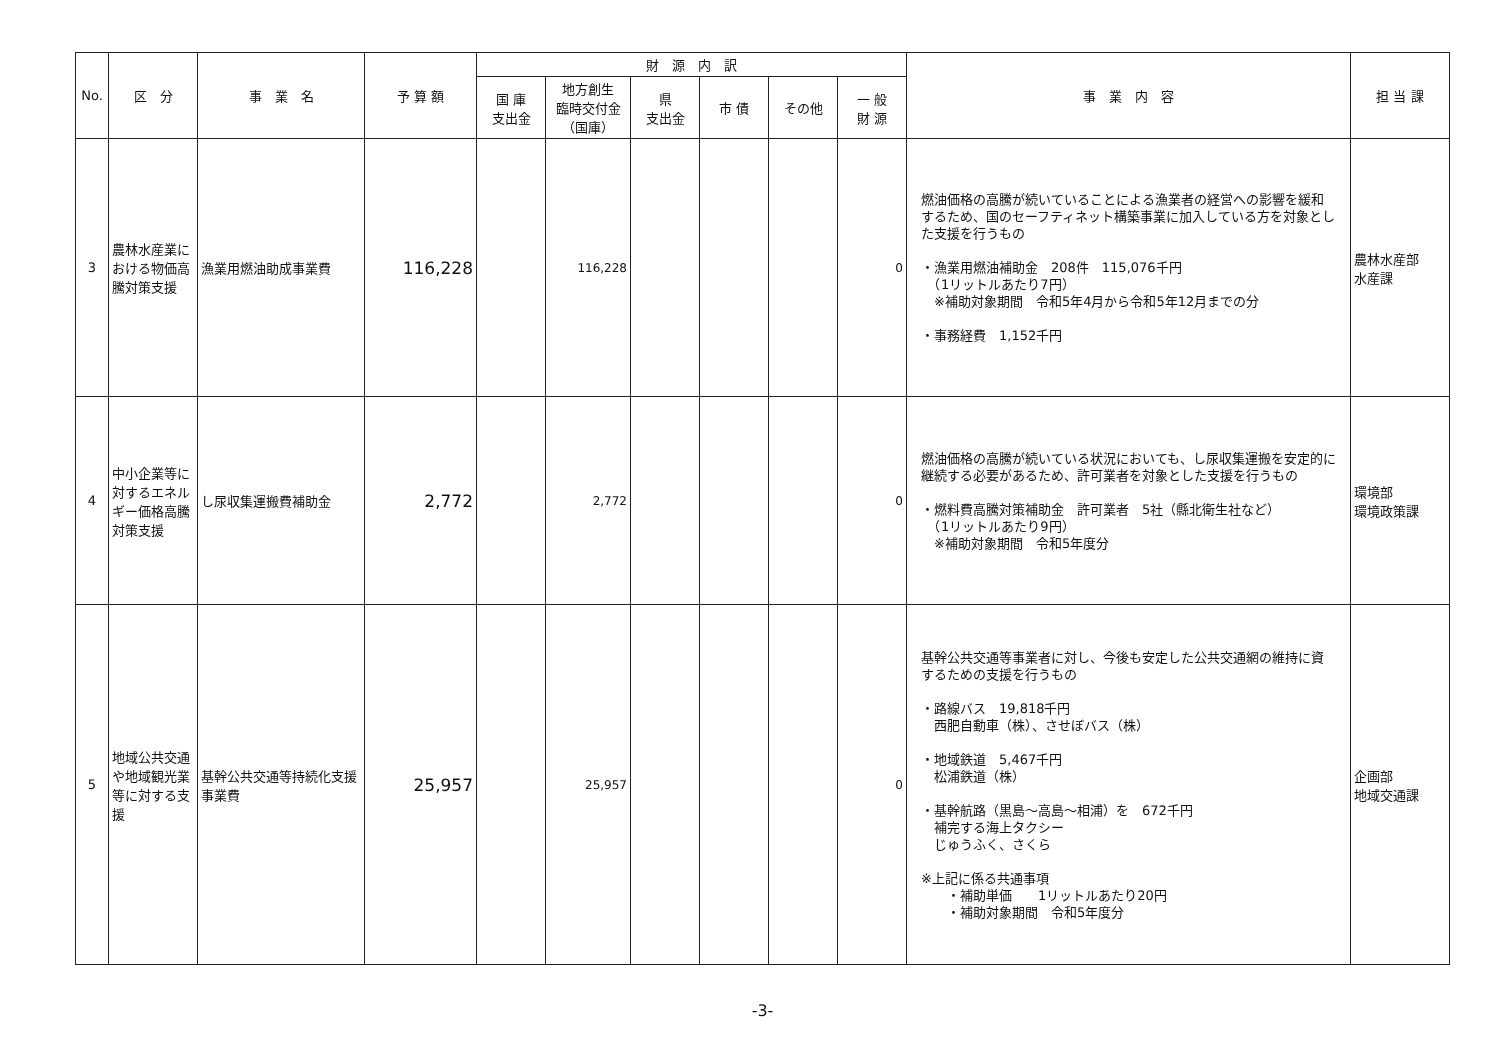| No. | 区 分 | 事 業 名 | 予 算 額 | 財 源 内 訳 | | | | | | 事 業 内 容 | 担 当 課 |
| --- | --- | --- | --- | --- | --- | --- | --- | --- | --- | --- | --- |
| | | | | 国 庫 支出金 | 地方創生 臨時交付金 （国庫） | 県 支出金 | 市 債 | その他 | 一 般 財 源 | | |
| 3 | 農林水産業における物価高騰対策支援 | 漁業用燃油助成事業費 | 116,228 | | 116,228 | | | | 0 | 燃油価格の高騰が続いていることによる漁業者の経営への影響を緩和するため、国のセーフティネット構築事業に加入している方を対象とした支援を行うもの ・漁業用燃油補助金 208件 115,076千円 （1リットルあたり7円） ※補助対象期間 令和5年4月から令和5年12月までの分 ・事務経費 1,152千円 | 農林水産部 水産課 |
| 4 | 中小企業等に対するエネルギー価格高騰対策支援 | し尿収集運搬費補助金 | 2,772 | | 2,772 | | | | 0 | 燃油価格の高騰が続いている状況においても、し尿収集運搬を安定的に継続する必要があるため、許可業者を対象とした支援を行うもの ・燃料費高騰対策補助金 許可業者 5社（縣北衛生社など） （1リットルあたり9円） ※補助対象期間 令和5年度分 | 環境部 環境政策課 |
| 5 | 地域公共交通や地域観光業等に対する支援 | 基幹公共交通等持続化支援事業費 | 25,957 | | 25,957 | | | | 0 | 基幹公共交通等事業者に対し、今後も安定した公共交通網の維持に資するための支援を行うもの ・路線バス 19,818千円 西肥自動車（株）、させぼバス（株） ・地域鉄道 5,467千円 松浦鉄道（株） ・基幹航路（黒島～高島～相浦）を 672千円 補完する海上タクシー じゅうふく、さくら ※上記に係る共通事項 ・補助単価 1リットルあたり20円 ・補助対象期間 令和5年度分 | 企画部 地域交通課 |
-3-